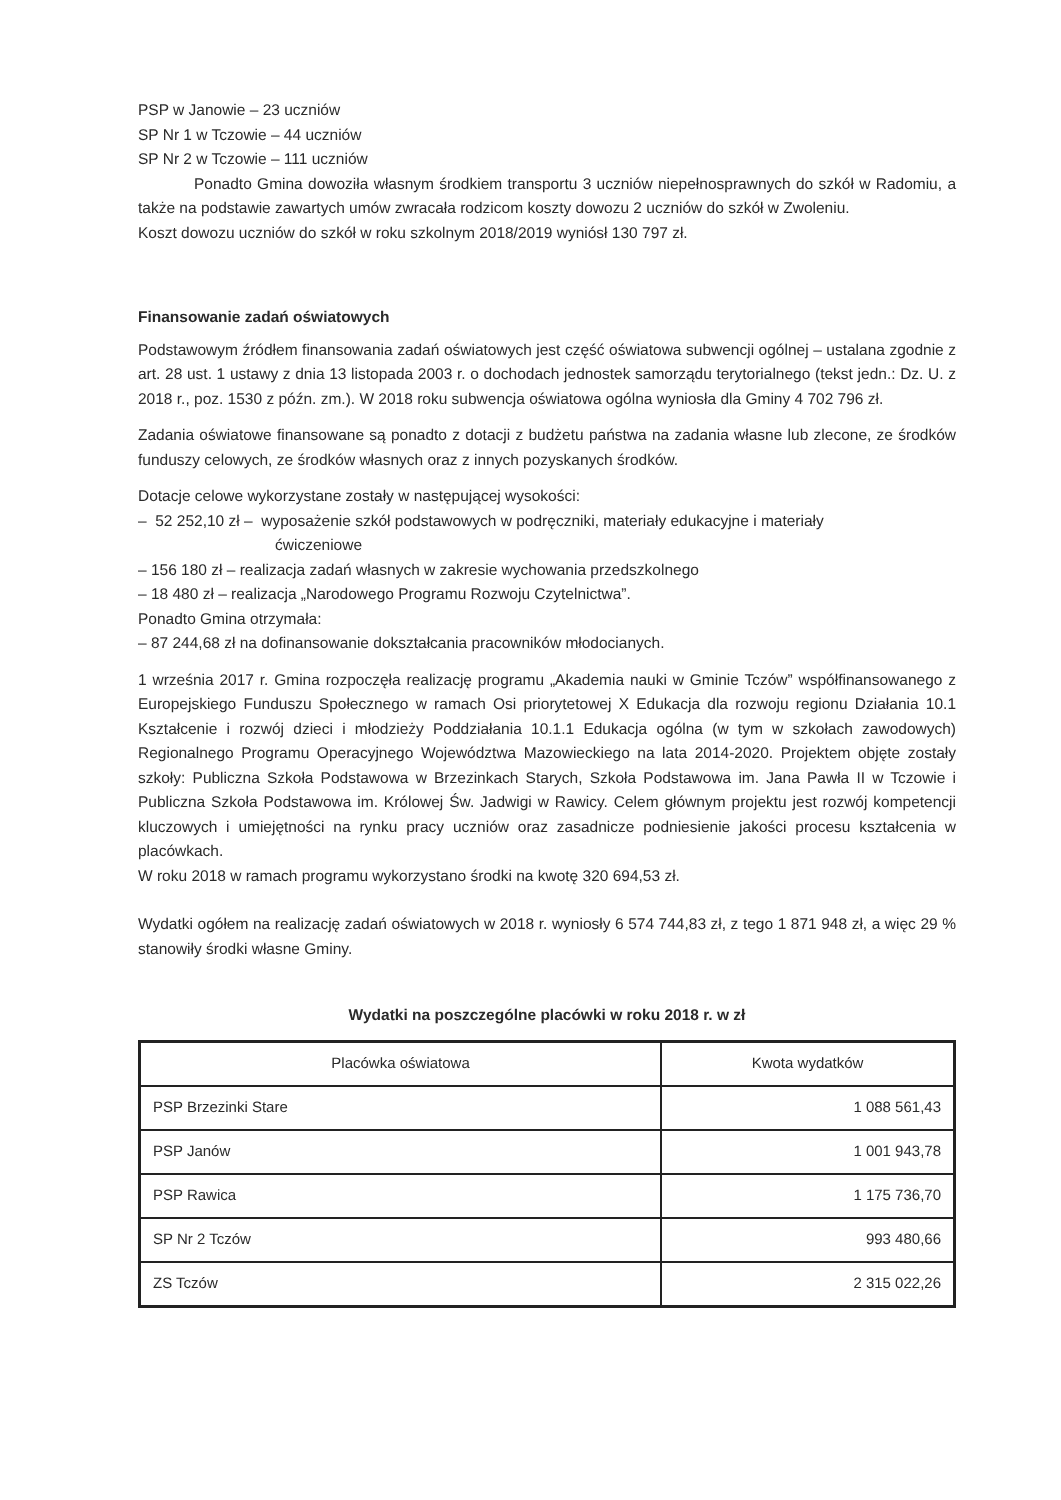PSP w Janowie – 23 uczniów
SP Nr 1 w Tczowie – 44 uczniów
SP Nr 2 w Tczowie – 111 uczniów
Ponadto Gmina dowoziła własnym środkiem transportu 3 uczniów niepełnosprawnych do szkół w Radomiu, a także na podstawie zawartych umów zwracała rodzicom koszty dowozu 2 uczniów do szkół w Zwoleniu.
Koszt dowozu uczniów do szkół w roku szkolnym 2018/2019 wyniósł 130 797 zł.
Finansowanie zadań oświatowych
Podstawowym źródłem finansowania zadań oświatowych jest część oświatowa subwencji ogólnej – ustalana zgodnie z art. 28 ust. 1 ustawy z dnia 13 listopada 2003 r. o dochodach jednostek samorządu terytorialnego (tekst jedn.: Dz. U. z 2018 r., poz. 1530 z późn. zm.). W 2018 roku subwencja oświatowa ogólna wyniosła dla Gminy 4 702 796 zł.
Zadania oświatowe finansowane są ponadto z dotacji z budżetu państwa na zadania własne lub zlecone, ze środków funduszy celowych, ze środków własnych oraz z innych pozyskanych środków.
Dotacje celowe wykorzystane zostały w następującej wysokości:
– 52 252,10 zł – wyposażenie szkół podstawowych w podręczniki, materiały edukacyjne i materiały
ćwiczeniowe
– 156 180 zł – realizacja zadań własnych w zakresie wychowania przedszkolnego
– 18 480 zł – realizacja „Narodowego Programu Rozwoju Czytelnictwa”.
Ponadto Gmina otrzymała:
– 87 244,68 zł na dofinansowanie dokształcania pracowników młodocianych.
1 września 2017 r. Gmina rozpoczęła realizację programu „Akademia nauki w Gminie Tczów” współfinansowanego z Europejskiego Funduszu Społecznego w ramach Osi priorytetowej X Edukacja dla rozwoju regionu Działania 10.1 Kształcenie i rozwój dzieci i młodzieży Poddziałania 10.1.1 Edukacja ogólna (w tym w szkołach zawodowych) Regionalnego Programu Operacyjnego Województwa Mazowieckiego na lata 2014-2020. Projektem objęte zostały szkoły: Publiczna Szkoła Podstawowa w Brzezinkach Starych, Szkoła Podstawowa im. Jana Pawła II w Tczowie i Publiczna Szkoła Podstawowa im. Królowej Św. Jadwigi w Rawicy. Celem głównym projektu jest rozwój kompetencji kluczowych i umiejętności na rynku pracy uczniów oraz zasadnicze podniesienie jakości procesu kształcenia w placówkach.
W roku 2018 w ramach programu wykorzystano środki na kwotę 320 694,53 zł.
Wydatki ogółem na realizację zadań oświatowych w 2018 r. wyniosły 6 574 744,83 zł, z tego 1 871 948 zł, a więc 29 % stanowiły środki własne Gminy.
Wydatki na poszczególne placówki w roku 2018 r. w zł
| Placówka oświatowa | Kwota wydatków |
| --- | --- |
| PSP Brzezinki Stare | 1 088 561,43 |
| PSP Janów | 1 001 943,78 |
| PSP Rawica | 1 175 736,70 |
| SP Nr 2 Tczów | 993 480,66 |
| ZS Tczów | 2 315 022,26 |